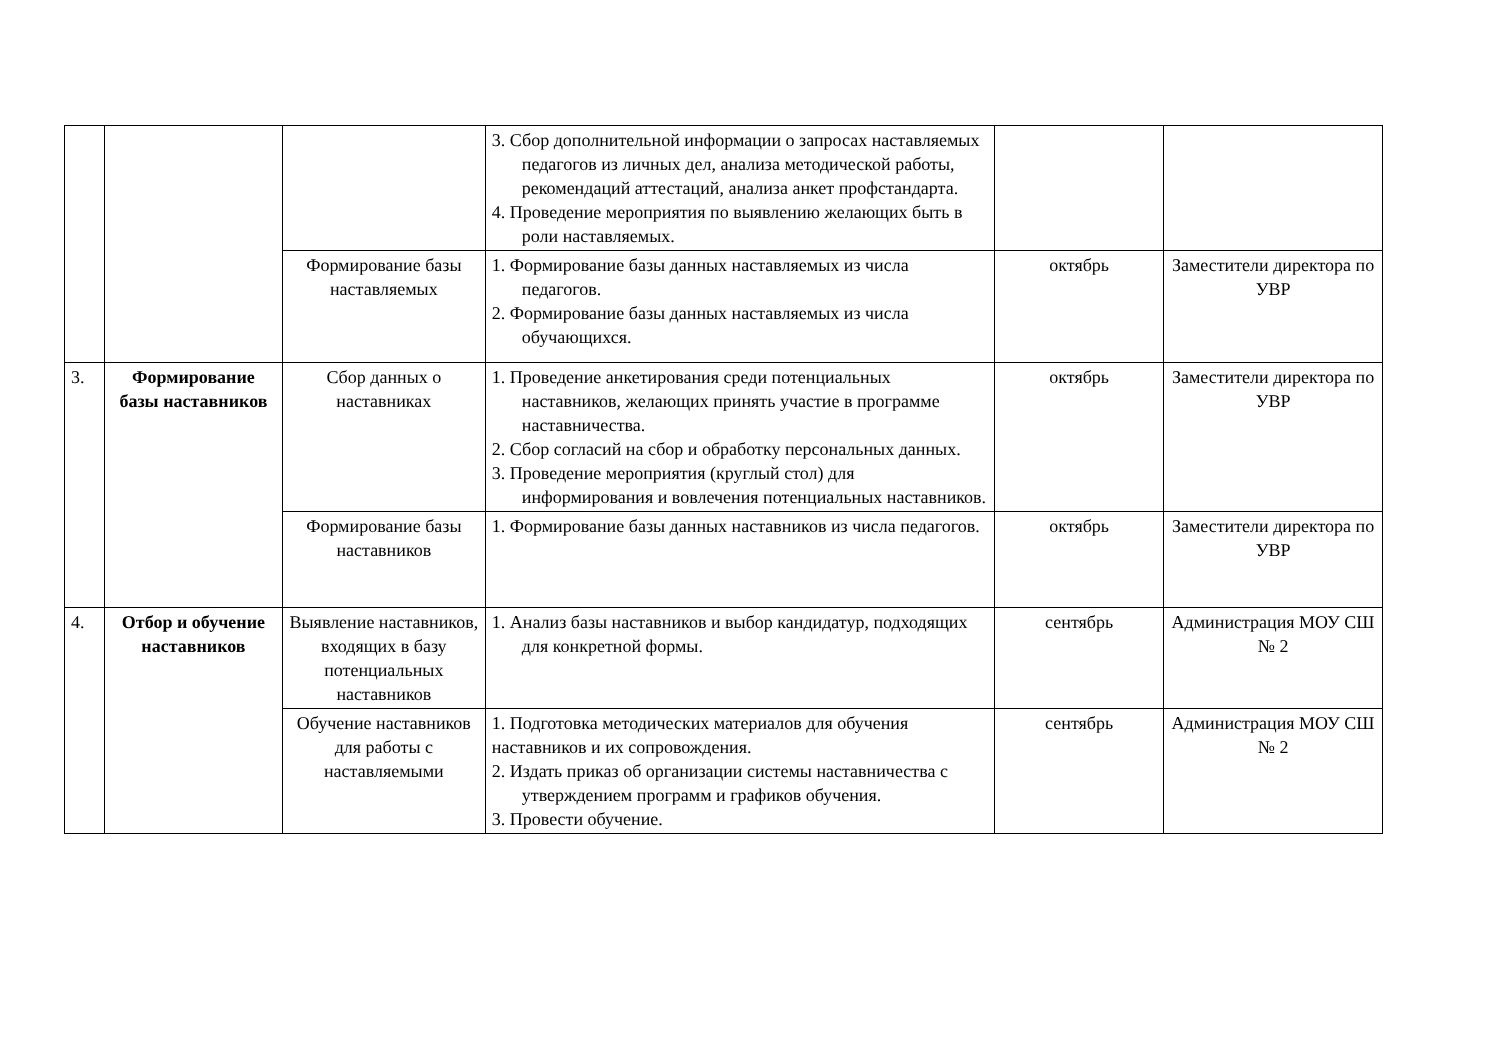| | | | 3. Сбор дополнительной информации о запросах наставляемых педагогов из личных дел, анализа методической работы, рекомендаций аттестаций, анализа анкет профстандарта. 4. Проведение мероприятия по выявлению желающих быть в роли наставляемых. | | |
| | | Формирование базы наставляемых | 1. Формирование базы данных наставляемых из числа педагогов. 2. Формирование базы данных наставляемых из числа обучающихся. | октябрь | Заместители директора по УВР |
| 3. | Формирование базы наставников | Сбор данных о наставниках | 1. Проведение анкетирования среди потенциальных наставников, желающих принять участие в программе наставничества. 2. Сбор согласий на сбор и обработку персональных данных. 3. Проведение мероприятия (круглый стол) для информирования и вовлечения потенциальных наставников. | октябрь | Заместители директора по УВР |
| | | Формирование базы наставников | 1. Формирование базы данных наставников из числа педагогов. | октябрь | Заместители директора по УВР |
| 4. | Отбор и обучение наставников | Выявление наставников, входящих в базу потенциальных наставников | 1. Анализ базы наставников и выбор кандидатур, подходящих для конкретной формы. | сентябрь | Администрация МОУ СШ № 2 |
| | | Обучение наставников для работы с наставляемыми | 1. Подготовка методических материалов для обучения наставников и их сопровождения. 2. Издать приказ об организации системы наставничества с утверждением программ и графиков обучения. 3. Провести обучение. | сентябрь | Администрация МОУ СШ № 2 |